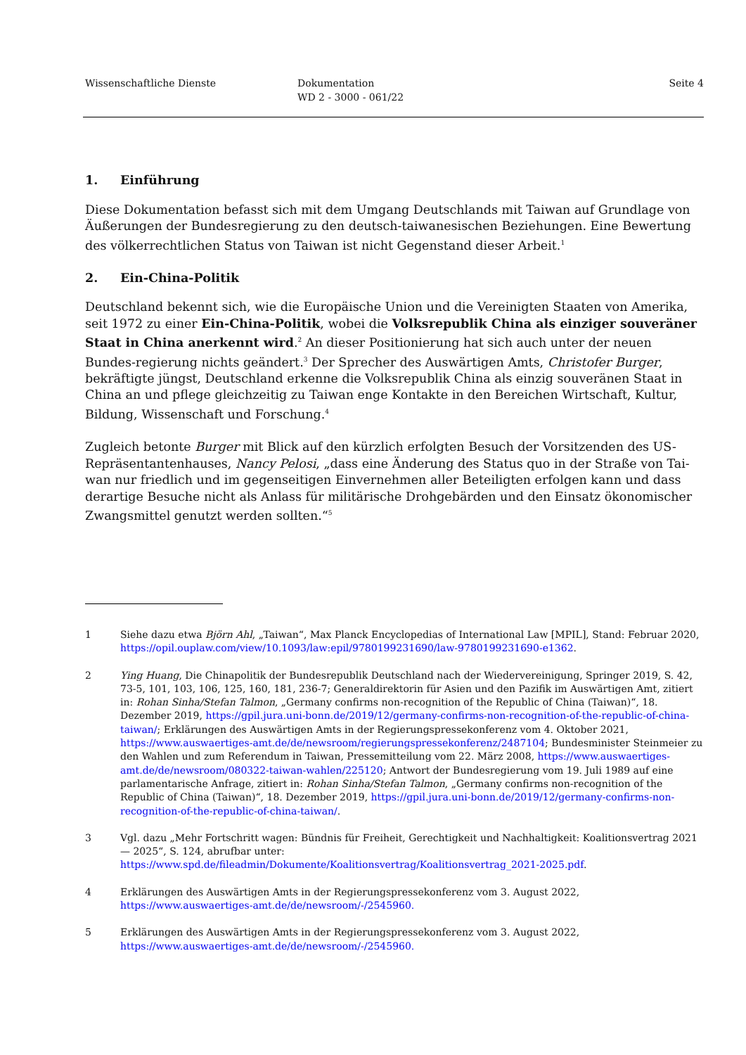Wissenschaftliche Dienste Dokumentation
WD 2 - 3000 - 061/22
Seite 4
1. Einführung
Diese Dokumentation befasst sich mit dem Umgang Deutschlands mit Taiwan auf Grundlage von Äußerungen der Bundesregierung zu den deutsch-taiwanesischen Beziehungen. Eine Bewertung des völkerrechtlichen Status von Taiwan ist nicht Gegenstand dieser Arbeit.<sup>1</sup>
2. Ein-China-Politik
Deutschland bekennt sich, wie die Europäische Union und die Vereinigten Staaten von Amerika, seit 1972 zu einer Ein-China-Politik, wobei die Volksrepublik China als einziger souveräner Staat in China anerkennt wird.<sup>2</sup> An dieser Positionierung hat sich auch unter der neuen Bundes-regierung nichts geändert.<sup>3</sup> Der Sprecher des Auswärtigen Amts, Christofer Burger, bekräftigte jüngst, Deutschland erkenne die Volksrepublik China als einzig souveränen Staat in China an und pflege gleichzeitig zu Taiwan enge Kontakte in den Bereichen Wirtschaft, Kultur, Bildung, Wissenschaft und Forschung.<sup>4</sup>
Zugleich betonte Burger mit Blick auf den kürzlich erfolgten Besuch der Vorsitzenden des US-Repräsentantenhauses, Nancy Pelosi, „dass eine Änderung des Status quo in der Straße von Tai-wan nur friedlich und im gegenseitigen Einvernehmen aller Beteiligten erfolgen kann und dass derartige Besuche nicht als Anlass für militärische Drohgebärden und den Einsatz ökonomischer Zwangsmittel genutzt werden sollten.“<sup>5</sup>
1 Siehe dazu etwa Björn Ahl, „Taiwan“, Max Planck Encyclopedias of International Law [MPIL], Stand: Februar 2020, https://opil.ouplaw.com/view/10.1093/law:epil/9780199231690/law-9780199231690-e1362.
2 Ying Huang, Die Chinapolitik der Bundesrepublik Deutschland nach der Wiedervereinigung, Springer 2019, S. 42, 73-5, 101, 103, 106, 125, 160, 181, 236-7; Generaldirektorin für Asien und den Pazifik im Auswärtigen Amt, zitiert in: Rohan Sinha/Stefan Talmon, „Germany confirms non-recognition of the Republic of China (Taiwan)“, 18. Dezember 2019, https://gpil.jura.uni-bonn.de/2019/12/germany-confirms-non-recognition-of-the-republic-of-china-taiwan/; Erklärungen des Auswärtigen Amts in der Regierungspressekonferenz vom 4. Oktober 2021, https://www.auswaertiges-amt.de/de/newsroom/regierungspressekonferenz/2487104; Bundesminister Steinmeier zu den Wahlen und zum Referendum in Taiwan, Pressemitteilung vom 22. März 2008, https://www.auswaertiges-amt.de/de/newsroom/080322-taiwan-wahlen/225120; Antwort der Bundesregierung vom 19. Juli 1989 auf eine parlamentarische Anfrage, zitiert in: Rohan Sinha/Stefan Talmon, „Germany confirms non-recognition of the Republic of China (Taiwan)“, 18. Dezember 2019, https://gpil.jura.uni-bonn.de/2019/12/germany-confirms-non-recognition-of-the-republic-of-china-taiwan/.
3 Vgl. dazu „Mehr Fortschritt wagen: Bündnis für Freiheit, Gerechtigkeit und Nachhaltigkeit: Koalitionsvertrag 2021— 2025“, S. 124, abrufbar unter: https://www.spd.de/fileadmin/Dokumente/Koalitionsvertrag/Koalitionsvertrag_2021-2025.pdf.
4 Erklärungen des Auswärtigen Amts in der Regierungspressekonferenz vom 3. August 2022, https://www.auswaertiges-amt.de/de/newsroom/-/2545960.
5 Erklärungen des Auswärtigen Amts in der Regierungspressekonferenz vom 3. August 2022, https://www.auswaertiges-amt.de/de/newsroom/-/2545960.